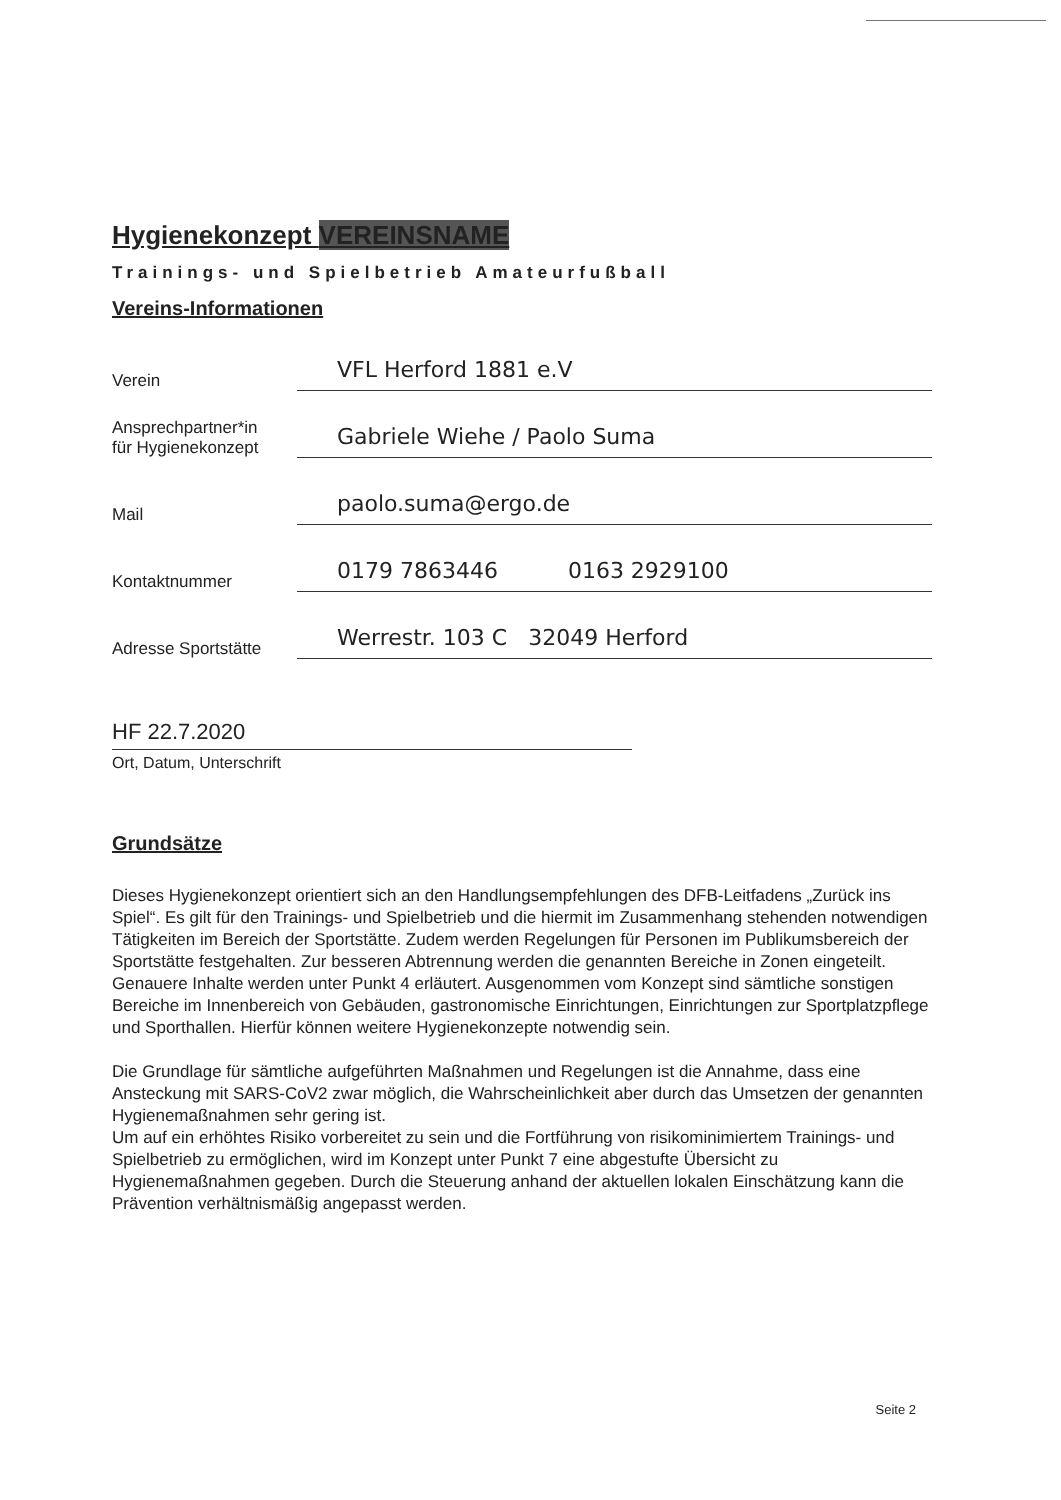Hygienekonzept VEREINSNAME
Trainings- und Spielbetrieb Amateurfußball
Vereins-Informationen
Verein
VFL Herford 1881 e.V
Ansprechpartner*in
für Hygienekonzept
Gabriele Wiehe / Paolo Suma
Mail
paolo.suma@ergo.de
Kontaktnummer
0179 7863446 0163 2929100
Adresse Sportstätte
Werrestr. 103 C 32049 Herford
HF 22.7.2020
Ort, Datum, Unterschrift
Grundsätze
Dieses Hygienekonzept orientiert sich an den Handlungsempfehlungen des DFB-Leitfadens „Zurück ins Spiel“. Es gilt für den Trainings- und Spielbetrieb und die hiermit im Zusammenhang stehenden notwendigen Tätigkeiten im Bereich der Sportstätte. Zudem werden Regelungen für Personen im Publikumsbereich der Sportstätte festgehalten. Zur besseren Abtrennung werden die genannten Bereiche in Zonen eingeteilt. Genauere Inhalte werden unter Punkt 4 erläutert. Ausgenommen vom Konzept sind sämtliche sonstigen Bereiche im Innenbereich von Gebäuden, gastronomische Einrichtungen, Einrichtungen zur Sportplatzpflege und Sporthallen. Hierfür können weitere Hygienekonzepte notwendig sein.
Die Grundlage für sämtliche aufgeführten Maßnahmen und Regelungen ist die Annahme, dass eine Ansteckung mit SARS-CoV2 zwar möglich, die Wahrscheinlichkeit aber durch das Umsetzen der genannten Hygienemaßnahmen sehr gering ist.
Um auf ein erhöhtes Risiko vorbereitet zu sein und die Fortführung von risikominimiertem Trainings- und Spielbetrieb zu ermöglichen, wird im Konzept unter Punkt 7 eine abgestufte Übersicht zu Hygienemaßnahmen gegeben. Durch die Steuerung anhand der aktuellen lokalen Einschätzung kann die Prävention verhältnismäßig angepasst werden.
Seite 2